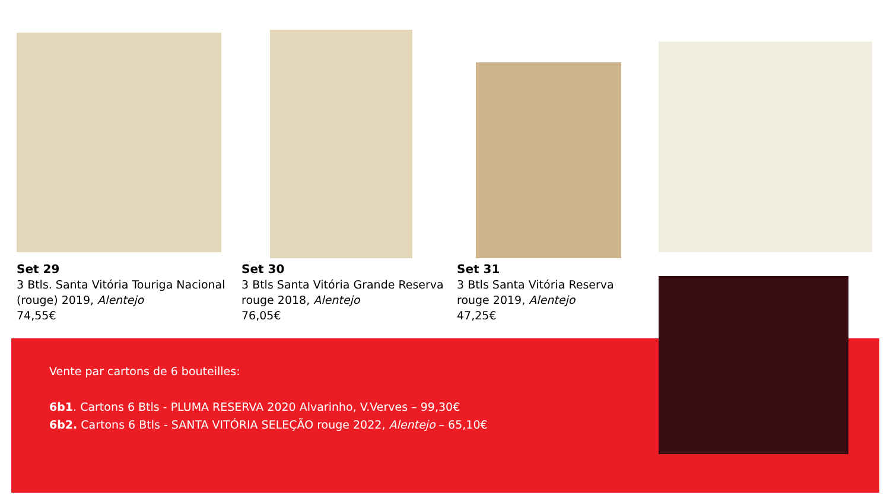Set 29
3 Btls. Santa Vitória Touriga Nacional
(rouge) 2019, Alentejo
74,55€
Set 30
3 Btls Santa Vitória Grande Reserva
rouge 2018, Alentejo
76,05€
Set 31
3 Btls Santa Vitória Reserva
rouge 2019, Alentejo
47,25€
Vente par cartons de 6 bouteilles:
6b1. Cartons 6 Btls - PLUMA RESERVA 2020 Alvarinho, V.Verves – 99,30€
6b2. Cartons 6 Btls - SANTA VITÓRIA SELEÇÃO rouge 2022, Alentejo – 65,10€